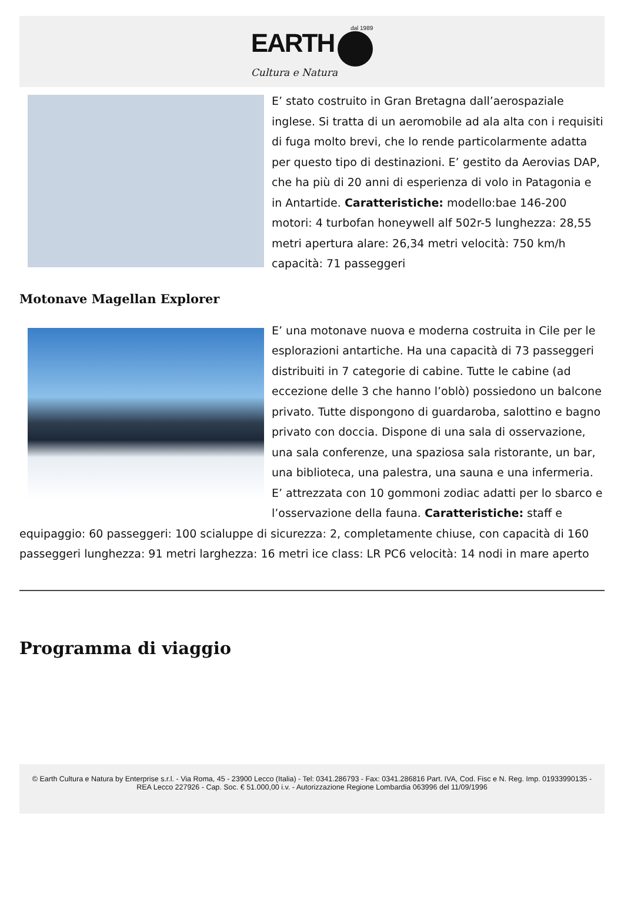dal 1989
EARTH
Cultura e Natura
E’ stato costruito in Gran Bretagna dall’aerospaziale inglese. Si tratta di un aeromobile ad ala alta con i requisiti di fuga molto brevi, che lo rende particolarmente adatta per questo tipo di destinazioni. E’ gestito da Aerovias DAP, che ha più di 20 anni di esperienza di volo in Patagonia e in Antartide. Caratteristiche: modello:bae 146-200 motori: 4 turbofan honeywell alf 502r-5 lunghezza: 28,55 metri apertura alare: 26,34 metri velocità: 750 km/h capacità: 71 passeggeri
Motonave Magellan Explorer
E’ una motonave nuova e moderna costruita in Cile per le esplorazioni antartiche. Ha una capacità di 73 passeggeri distribuiti in 7 categorie di cabine. Tutte le cabine (ad eccezione delle 3 che hanno l’oblò) possiedono un balcone privato. Tutte dispongono di guardaroba, salottino e bagno privato con doccia. Dispone di una sala di osservazione, una sala conferenze, una spaziosa sala ristorante, un bar, una biblioteca, una palestra, una sauna e una infermeria. E’ attrezzata con 10 gommoni zodiac adatti per lo sbarco e l’osservazione della fauna. Caratteristiche: staff e equipaggio: 60 passeggeri: 100 scialuppe di sicurezza: 2, completamente chiuse, con capacità di 160 passeggeri lunghezza: 91 metri larghezza: 16 metri ice class: LR PC6 velocità: 14 nodi in mare aperto
Programma di viaggio
© Earth Cultura e Natura by Enterprise s.r.l. - Via Roma, 45 - 23900 Lecco (Italia) - Tel: 0341.286793 - Fax: 0341.286816 Part. IVA, Cod. Fisc e N. Reg. Imp. 01933990135 - REA Lecco 227926 - Cap. Soc. € 51.000,00 i.v. - Autorizzazione Regione Lombardia 063996 del 11/09/1996